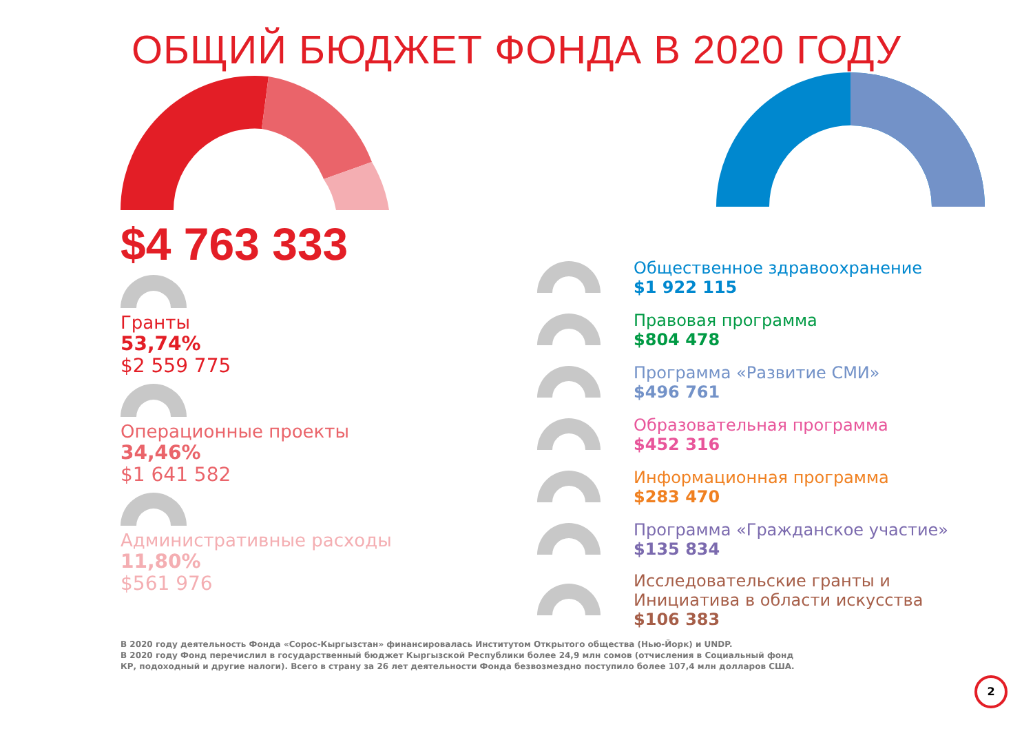ОБЩИЙ БЮДЖЕТ ФОНДА В 2020 ГОДУ
$4 763 333
Гранты
53,74%
$2 559 775
Операционные проекты
34,46%
$1 641 582
Административные расходы
11,80%
$561 976
Общественное здравоохранение
$1 922 115
Правовая программа
$804 478
Программа «Развитие СМИ»
$496 761
Образовательная программа
$452 316
Информационная программа
$283 470
Программа «Гражданское участие»
$135 834
Исследовательские гранты и
Инициатива в области искусства
$106 383
В 2020 году деятельность Фонда «Сорос-Кыргызстан» финансировалась Институтом Открытого общества (Нью-Йорк) и UNDP.
В 2020 году Фонд перечислил в государственный бюджет Кыргызской Республики более 24,9 млн сомов (отчисления в Социальный фонд
КР, подоходный и другие налоги). Всего в страну за 26 лет деятельности Фонда безвозмездно поступило более 107,4 млн долларов США.
2